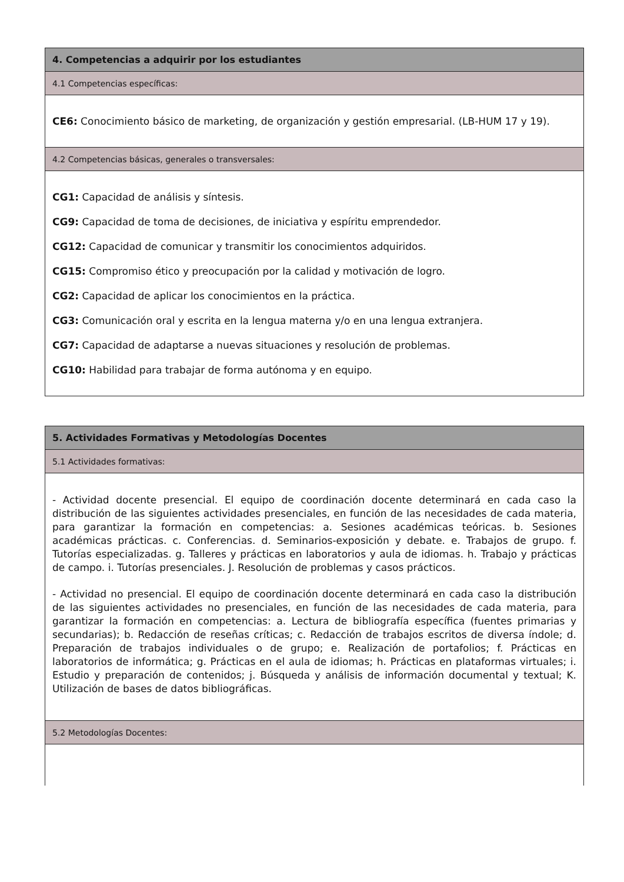| 4. Competencias a adquirir por los estudiantes |
| 4.1 Competencias específicas: |
| CE6: Conocimiento básico de marketing, de organización y gestión empresarial. (LB-HUM 17 y 19). |
| 4.2 Competencias básicas, generales o transversales: |
| CG1: Capacidad de análisis y síntesis. CG9: Capacidad de toma de decisiones, de iniciativa y espíritu emprendedor. CG12: Capacidad de comunicar y transmitir los conocimientos adquiridos. CG15: Compromiso ético y preocupación por la calidad y motivación de logro. CG2: Capacidad de aplicar los conocimientos en la práctica. CG3: Comunicación oral y escrita en la lengua materna y/o en una lengua extranjera. CG7: Capacidad de adaptarse a nuevas situaciones y resolución de problemas. CG10: Habilidad para trabajar de forma autónoma y en equipo. |
| 5. Actividades Formativas y Metodologías Docentes |
| 5.1 Actividades formativas: |
| - Actividad docente presencial. El equipo de coordinación docente determinará en cada caso la distribución de las siguientes actividades presenciales, en función de las necesidades de cada materia, para garantizar la formación en competencias: a. Sesiones académicas teóricas. b. Sesiones académicas prácticas. c. Conferencias. d. Seminarios-exposición y debate. e. Trabajos de grupo. f. Tutorías especializadas. g. Talleres y prácticas en laboratorios y aula de idiomas. h. Trabajo y prácticas de campo. i. Tutorías presenciales. J. Resolución de problemas y casos prácticos. - Actividad no presencial. El equipo de coordinación docente determinará en cada caso la distribución de las siguientes actividades no presenciales, en función de las necesidades de cada materia, para garantizar la formación en competencias: a. Lectura de bibliografía específica (fuentes primarias y secundarias); b. Redacción de reseñas críticas; c. Redacción de trabajos escritos de diversa índole; d. Preparación de trabajos individuales o de grupo; e. Realización de portafolios; f. Prácticas en laboratorios de informática; g. Prácticas en el aula de idiomas; h. Prácticas en plataformas virtuales; i. Estudio y preparación de contenidos; j. Búsqueda y análisis de información documental y textual; K. Utilización de bases de datos bibliográficas. |
| 5.2 Metodologías Docentes: |